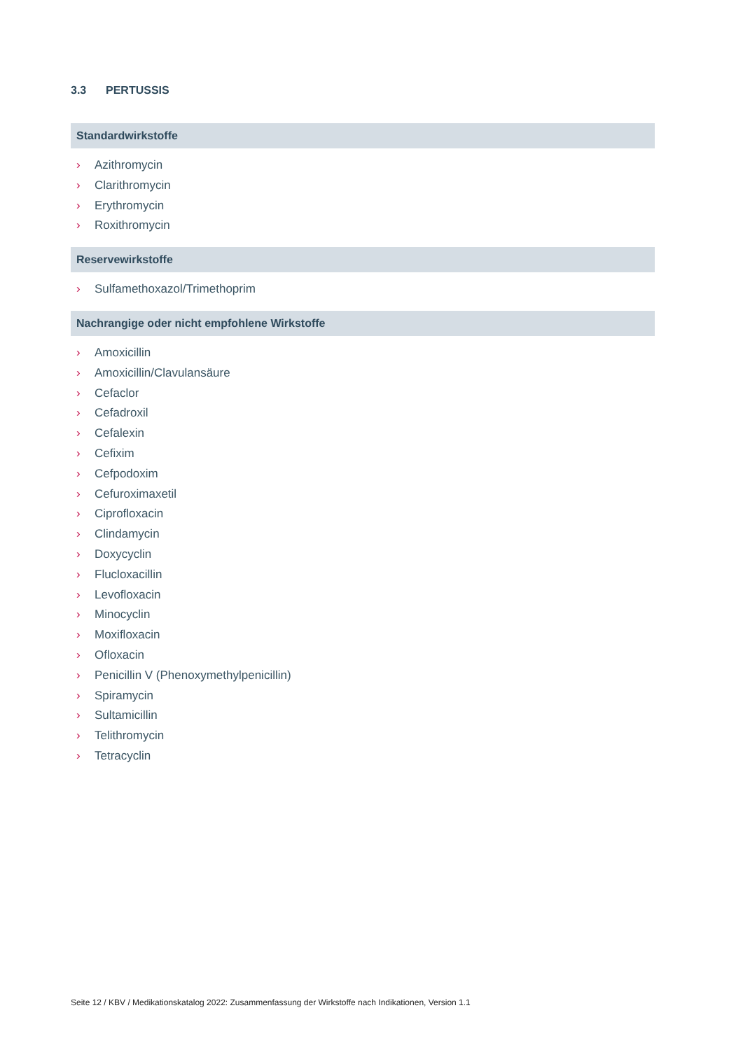3.3 PERTUSSIS
Standardwirkstoffe
› Azithromycin
› Clarithromycin
› Erythromycin
› Roxithromycin
Reservewirkstoffe
› Sulfamethoxazol/Trimethoprim
Nachrangige oder nicht empfohlene Wirkstoffe
› Amoxicillin
› Amoxicillin/Clavulansäure
› Cefaclor
› Cefadroxil
› Cefalexin
› Cefixim
› Cefpodoxim
› Cefuroximaxetil
› Ciprofloxacin
› Clindamycin
› Doxycyclin
› Flucloxacillin
› Levofloxacin
› Minocyclin
› Moxifloxacin
› Ofloxacin
› Penicillin V (Phenoxymethylpenicillin)
› Spiramycin
› Sultamicillin
› Telithromycin
› Tetracyclin
Seite 12 / KBV / Medikationskatalog 2022: Zusammenfassung der Wirkstoffe nach Indikationen, Version 1.1